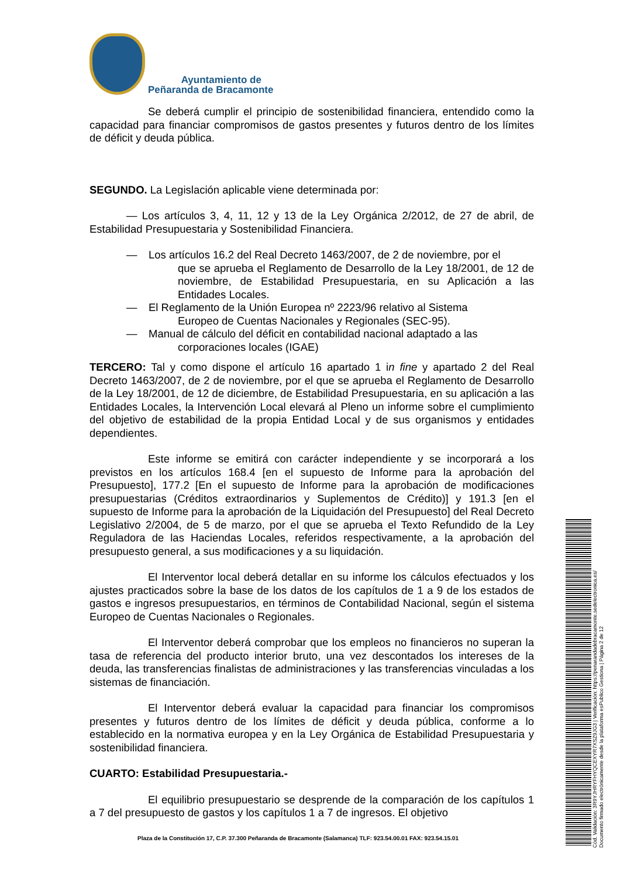Ayuntamiento de
Peñaranda de Bracamonte
Se deberá cumplir el principio de sostenibilidad financiera, entendido como la capacidad para financiar compromisos de gastos presentes y futuros dentro de los límites de déficit y deuda pública.
SEGUNDO. La Legislación aplicable viene determinada por:
— Los artículos 3, 4, 11, 12 y 13 de la Ley Orgánica 2/2012, de 27 de abril, de Estabilidad Presupuestaria y Sostenibilidad Financiera.
— Los artículos 16.2 del Real Decreto 1463/2007, de 2 de noviembre, por el
que se aprueba el Reglamento de Desarrollo de la Ley 18/2001, de 12 de noviembre, de Estabilidad Presupuestaria, en su Aplicación a las Entidades Locales.
— El Reglamento de la Unión Europea nº 2223/96 relativo al Sistema
Europeo de Cuentas Nacionales y Regionales (SEC-95).
— Manual de cálculo del déficit en contabilidad nacional adaptado a las
corporaciones locales (IGAE)
TERCERO: Tal y como dispone el artículo 16 apartado 1 in fine y apartado 2 del Real Decreto 1463/2007, de 2 de noviembre, por el que se aprueba el Reglamento de Desarrollo de la Ley 18/2001, de 12 de diciembre, de Estabilidad Presupuestaria, en su aplicación a las Entidades Locales, la Intervención Local elevará al Pleno un informe sobre el cumplimiento del objetivo de estabilidad de la propia Entidad Local y de sus organismos y entidades dependientes.
Este informe se emitirá con carácter independiente y se incorporará a los previstos en los artículos 168.4 [en el supuesto de Informe para la aprobación del Presupuesto], 177.2 [En el supuesto de Informe para la aprobación de modificaciones presupuestarias (Créditos extraordinarios y Suplementos de Crédito)] y 191.3 [en el supuesto de Informe para la aprobación de la Liquidación del Presupuesto] del Real Decreto Legislativo 2/2004, de 5 de marzo, por el que se aprueba el Texto Refundido de la Ley Reguladora de las Haciendas Locales, referidos respectivamente, a la aprobación del presupuesto general, a sus modificaciones y a su liquidación.
El Interventor local deberá detallar en su informe los cálculos efectuados y los ajustes practicados sobre la base de los datos de los capítulos de 1 a 9 de los estados de gastos e ingresos presupuestarios, en términos de Contabilidad Nacional, según el sistema Europeo de Cuentas Nacionales o Regionales.
El Interventor deberá comprobar que los empleos no financieros no superan la tasa de referencia del producto interior bruto, una vez descontados los intereses de la deuda, las transferencias finalistas de administraciones y las transferencias vinculadas a los sistemas de financiación.
El Interventor deberá evaluar la capacidad para financiar los compromisos presentes y futuros dentro de los límites de déficit y deuda pública, conforme a lo establecido en la normativa europea y en la Ley Orgánica de Estabilidad Presupuestaria y sostenibilidad financiera.
CUARTO: Estabilidad Presupuestaria.-
El equilibrio presupuestario se desprende de la comparación de los capítulos 1 a 7 del presupuesto de gastos y los capítulos 1 a 7 de ingresos. El objetivo
Plaza de la Constitución 17, C.P. 37.300 Peñaranda de Bracamonte (Salamanca) TLF: 923.54.00.01 FAX: 923.54.15.01
Cód. Validación: 3R9YJHRYFHYQCEXYR7XSZ9JG3 | Verificación: https://penarandadebracamonte.sedelectronica.es/
Documento firmado electrónicamente desde la plataforma esPublico Gestiona | Página 2 de 12